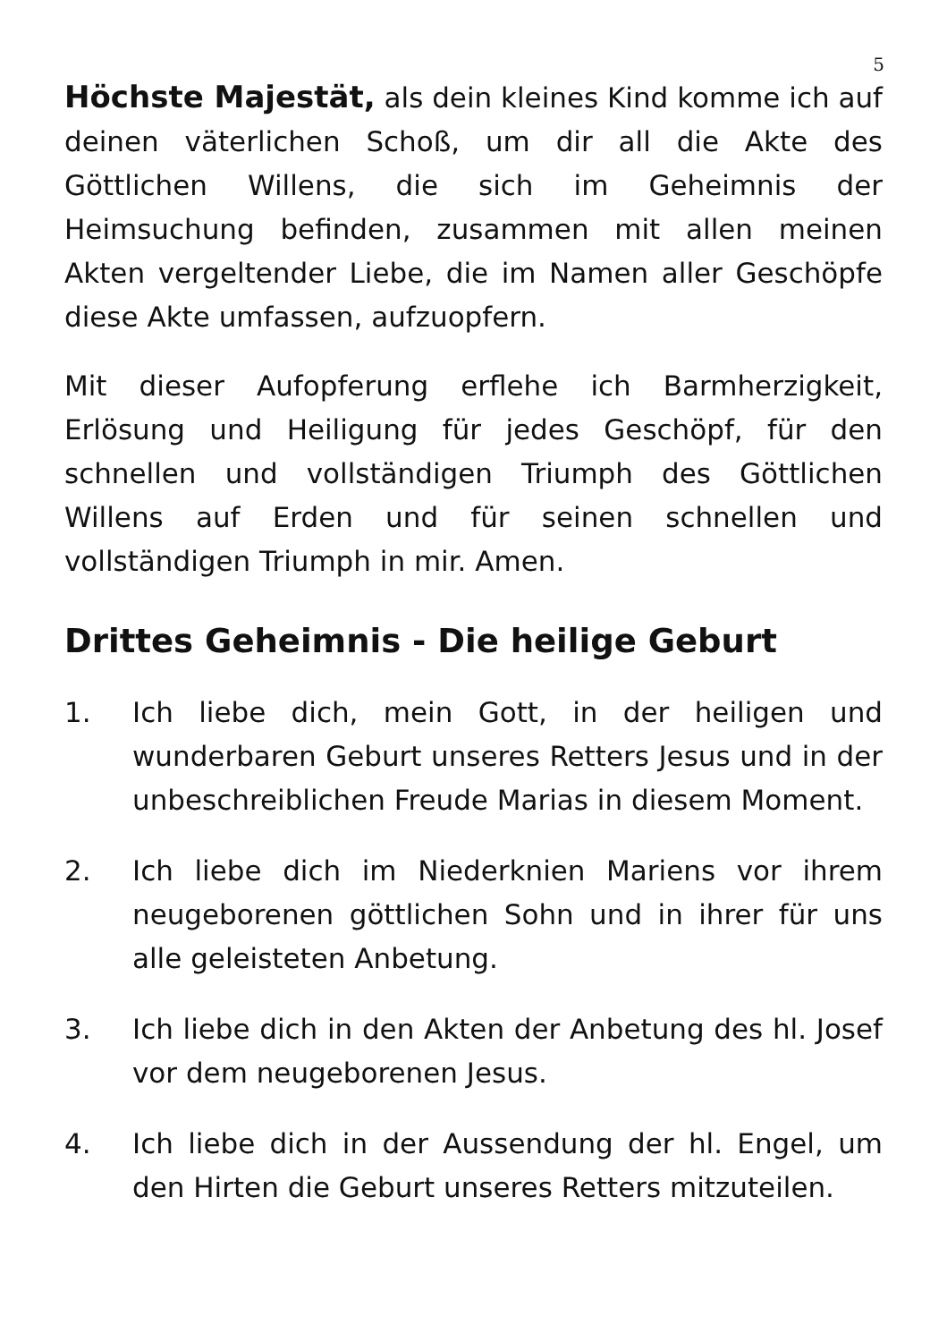5
Höchste Majestät, als dein kleines Kind komme ich auf deinen väterlichen Schoß, um dir all die Akte des Göttlichen Willens, die sich im Geheimnis der Heimsuchung befinden, zusammen mit allen meinen Akten vergeltender Liebe, die im Namen aller Geschöpfe diese Akte umfassen, aufzuopfern.
Mit dieser Aufopferung erflehe ich Barmherzigkeit, Erlösung und Heiligung für jedes Geschöpf, für den schnellen und vollständigen Triumph des Göttlichen Willens auf Erden und für seinen schnellen und vollständigen Triumph in mir. Amen.
Drittes Geheimnis - Die heilige Geburt
1. Ich liebe dich, mein Gott, in der heiligen und wunderbaren Geburt unseres Retters Jesus und in der unbeschreiblichen Freude Marias in diesem Moment.
2. Ich liebe dich im Niederknien Mariens vor ihrem neugeborenen göttlichen Sohn und in ihrer für uns alle geleisteten Anbetung.
3. Ich liebe dich in den Akten der Anbetung des hl. Josef vor dem neugeborenen Jesus.
4. Ich liebe dich in der Aussendung der hl. Engel, um den Hirten die Geburt unseres Retters mitzuteilen.